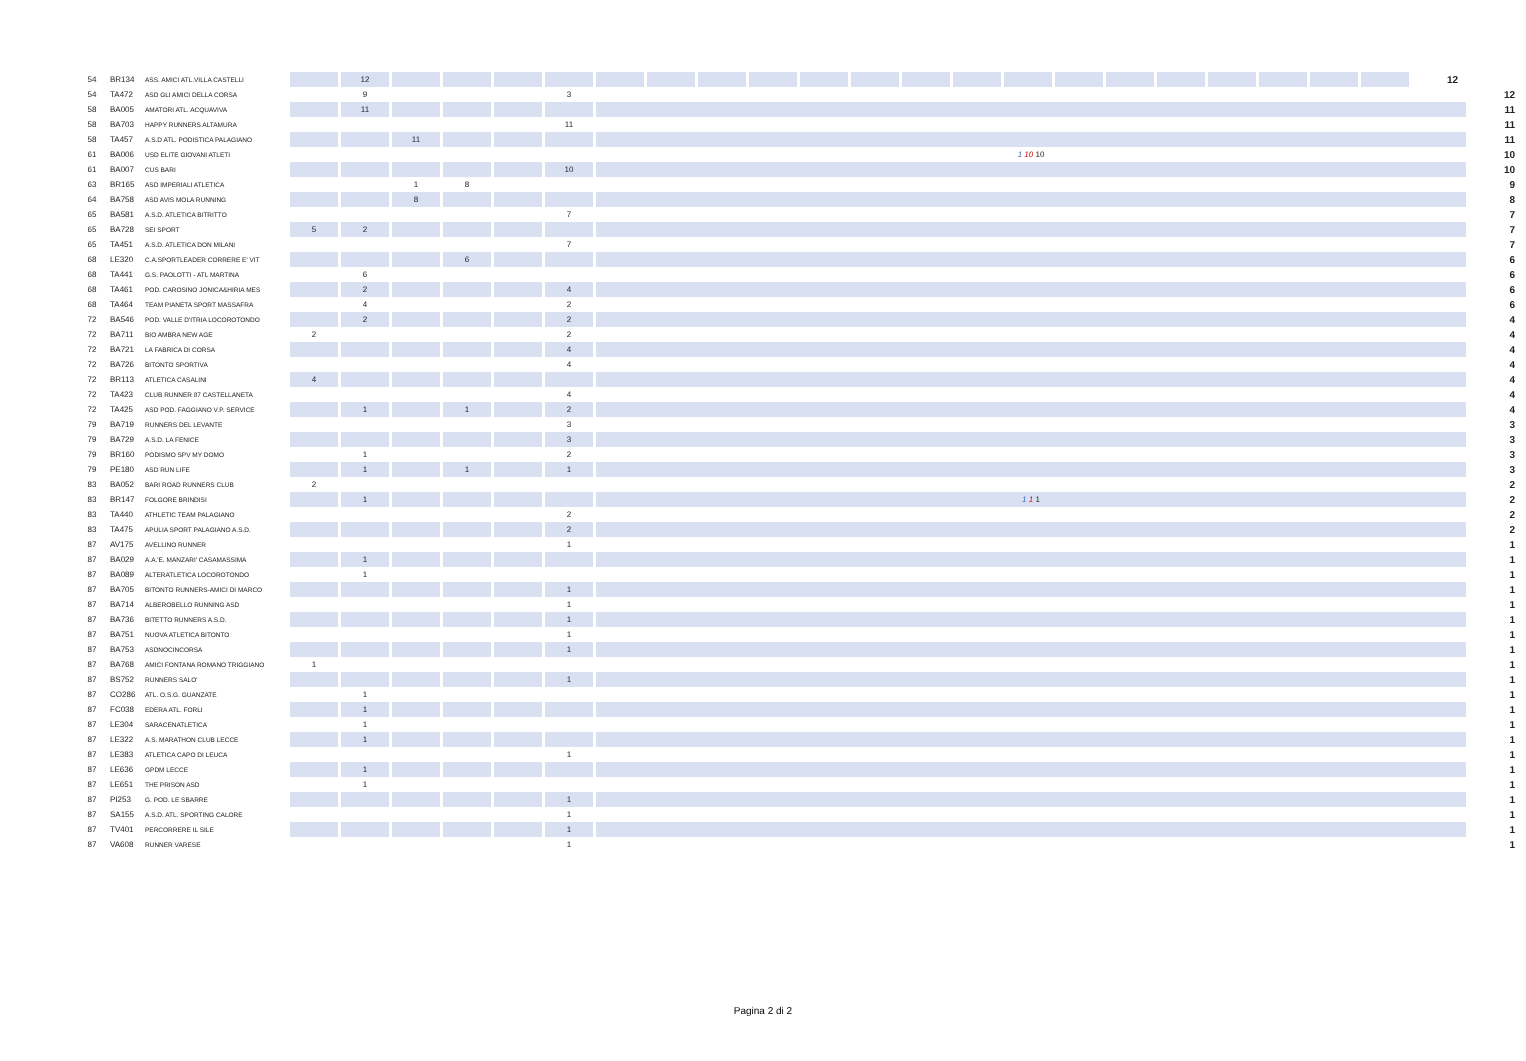| 54 | BR134 | ASS. AMICI ATL.VILLA CASTELLI | | 12 | | | | | | | | | | | | | | | | | | | | | 12 | |
| 54 | TA472 | ASD GLI AMICI DELLA CORSA | | 9 | | | | 3 | | | | | | | | | | | | | | | | | | 12 |
| 58 | BA005 | AMATORI ATL. ACQUAVIVA | | 11 | | | | | | | | | | | | | | | | | | | | | | 11 |
| 58 | BA703 | HAPPY RUNNERS ALTAMURA | | | | | | 11 | | | | | | | | | | | | | | | | | | 11 |
| 58 | TA457 | A.S.D ATL. PODISTICA PALAGIANO | | | 11 | | | | | | | | | | | | | | | | | | | | | 11 |
| 61 | BA006 | USD ELITE GIOVANI ATLETI | | | | | | | 1 10 10 | | | | | | | | | | | | | | | | | 10 |
| 61 | BA007 | CUS BARI | | | | | | 10 | | | | | | | | | | | | | | | | | | 10 |
| 63 | BR165 | ASD IMPERIALI ATLETICA | | | 1 | 8 | | | | | | | | | | | | | | | | | | | | 9 |
| 64 | BA758 | ASD AVIS MOLA RUNNING | | | 8 | | | | | | | | | | | | | | | | | | | | | 8 |
| 65 | BA581 | A.S.D. ATLETICA BITRITTO | | | | | | 7 | | | | | | | | | | | | | | | | | | 7 |
| 65 | BA728 | SEI SPORT | 5 | 2 | | | | | | | | | | | | | | | | | | | | | | 7 |
| 65 | TA451 | A.S.D. ATLETICA DON MILANI | | | | | | 7 | | | | | | | | | | | | | | | | | | 7 |
| 68 | LE320 | C.A.SPORTLEADER CORRERE E' VIT | | | | 6 | | | | | | | | | | | | | | | | | | | | 6 |
| 68 | TA441 | G.S. PAOLOTTI - ATL MARTINA | | 6 | | | | | | | | | | | | | | | | | | | | | | 6 |
| 68 | TA461 | POD. CAROSINO JONICA&HIRIA MES | | 2 | | | | 4 | | | | | | | | | | | | | | | | | | 6 |
| 68 | TA464 | TEAM PIANETA SPORT MASSAFRA | | 4 | | | | 2 | | | | | | | | | | | | | | | | | | 6 |
| 72 | BA546 | POD. VALLE D'ITRIA LOCOROTONDO | | 2 | | | | 2 | | | | | | | | | | | | | | | | | | 4 |
| 72 | BA711 | BIO AMBRA NEW AGE | 2 | | | | | 2 | | | | | | | | | | | | | | | | | | 4 |
| 72 | BA721 | LA FABRICA DI CORSA | | | | | | 4 | | | | | | | | | | | | | | | | | | 4 |
| 72 | BA726 | BITONTO SPORTIVA | | | | | | 4 | | | | | | | | | | | | | | | | | | 4 |
| 72 | BR113 | ATLETICA CASALINI | 4 | | | | | | | | | | | | | | | | | | | | | | | 4 |
| 72 | TA423 | CLUB RUNNER 87 CASTELLANETA | | | | | | 4 | | | | | | | | | | | | | | | | | | 4 |
| 72 | TA425 | ASD POD. FAGGIANO V.P. SERVICE | | 1 | | 1 | | 2 | | | | | | | | | | | | | | | | | | 4 |
| 79 | BA719 | RUNNERS DEL LEVANTE | | | | | | 3 | | | | | | | | | | | | | | | | | | 3 |
| 79 | BA729 | A.S.D. LA FENICE | | | | | | 3 | | | | | | | | | | | | | | | | | | 3 |
| 79 | BR160 | PODISMO SPV MY DOMO | | 1 | | | | 2 | | | | | | | | | | | | | | | | | | 3 |
| 79 | PE180 | ASD RUN LIFE | | 1 | | 1 | | 1 | | | | | | | | | | | | | | | | | | 3 |
| 83 | BA052 | BARI ROAD RUNNERS CLUB | 2 | | | | | | | | | | | | | | | | | | | | | | | 2 |
| 83 | BR147 | FOLGORE BRINDISI | | 1 | | | | | 1 1 1 | | | | | | | | | | | | | | | | | 2 |
| 83 | TA440 | ATHLETIC TEAM PALAGIANO | | | | | | 2 | | | | | | | | | | | | | | | | | | 2 |
| 83 | TA475 | APULIA SPORT PALAGIANO A.S.D. | | | | | | 2 | | | | | | | | | | | | | | | | | | 2 |
| 87 | AV175 | AVELLINO RUNNER | | | | | | 1 | | | | | | | | | | | | | | | | | | 1 |
| 87 | BA029 | A.A.'E. MANZARI' CASAMASSIMA | | 1 | | | | | | | | | | | | | | | | | | | | | | 1 |
| 87 | BA089 | ALTERATLETICA LOCOROTONDO | | 1 | | | | | | | | | | | | | | | | | | | | | | 1 |
| 87 | BA705 | BITONTO RUNNERS-AMICI DI MARCO | | | | | | 1 | | | | | | | | | | | | | | | | | | 1 |
| 87 | BA714 | ALBEROBELLO RUNNING ASD | | | | | | 1 | | | | | | | | | | | | | | | | | | 1 |
| 87 | BA736 | BITETTO RUNNERS A.S.D. | | | | | | 1 | | | | | | | | | | | | | | | | | | 1 |
| 87 | BA751 | NUOVA ATLETICA BITONTO | | | | | | 1 | | | | | | | | | | | | | | | | | | 1 |
| 87 | BA753 | ASDNOCINCORSA | | | | | | 1 | | | | | | | | | | | | | | | | | | 1 |
| 87 | BA768 | AMICI FONTANA ROMANO TRIGGIANO | 1 | | | | | | | | | | | | | | | | | | | | | | | 1 |
| 87 | BS752 | RUNNERS SALO' | | | | | | 1 | | | | | | | | | | | | | | | | | | 1 |
| 87 | CO286 | ATL. O.S.G. GUANZATE | | 1 | | | | | | | | | | | | | | | | | | | | | | 1 |
| 87 | FC038 | EDERA ATL. FORLI | | 1 | | | | | | | | | | | | | | | | | | | | | | 1 |
| 87 | LE304 | SARACENATLETICA | | 1 | | | | | | | | | | | | | | | | | | | | | | 1 |
| 87 | LE322 | A.S. MARATHON CLUB LECCE | | 1 | | | | | | | | | | | | | | | | | | | | | | 1 |
| 87 | LE383 | ATLETICA CAPO DI LEUCA | | | | | | 1 | | | | | | | | | | | | | | | | | | 1 |
| 87 | LE636 | GPDM LECCE | | 1 | | | | | | | | | | | | | | | | | | | | | | 1 |
| 87 | LE651 | THE PRISON ASD | | 1 | | | | | | | | | | | | | | | | | | | | | | 1 |
| 87 | PI253 | G. POD. LE SBARRE | | | | | | 1 | | | | | | | | | | | | | | | | | | 1 |
| 87 | SA155 | A.S.D. ATL. SPORTING CALORE | | | | | | 1 | | | | | | | | | | | | | | | | | | 1 |
| 87 | TV401 | PERCORRERE IL SILE | | | | | | 1 | | | | | | | | | | | | | | | | | | 1 |
| 87 | VA608 | RUNNER VARESE | | | | | | 1 | | | | | | | | | | | | | | | | | | 1 |
Pagina 2 di 2